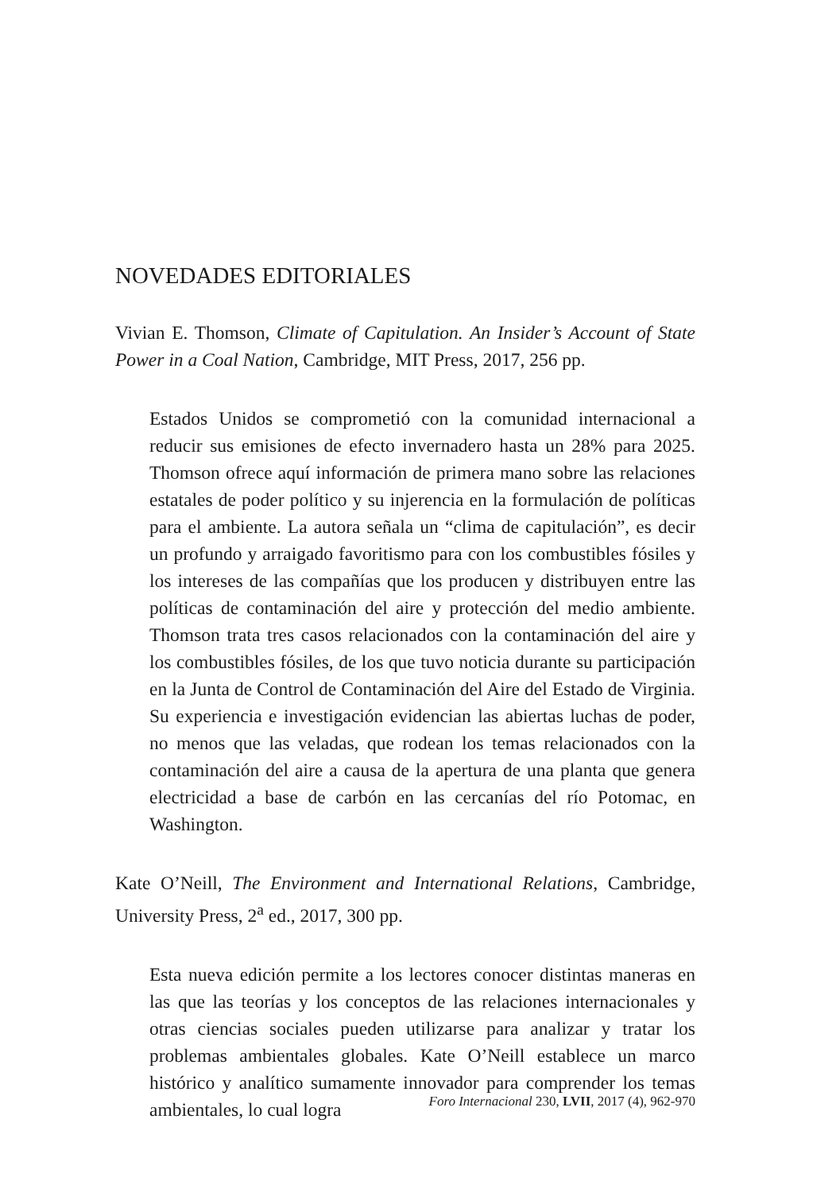NOVEDADES EDITORIALES
Vivian E. Thomson, Climate of Capitulation. An Insider’s Account of State Power in a Coal Nation, Cambridge, MIT Press, 2017, 256 pp.
Estados Unidos se comprometió con la comunidad internacional a reducir sus emisiones de efecto invernadero hasta un 28% para 2025. Thomson ofrece aquí información de primera mano sobre las relaciones estatales de poder político y su injerencia en la formulación de políticas para el ambiente. La autora señala un “clima de capitulación”, es decir un profundo y arraigado favoritismo para con los combustibles fósiles y los intereses de las compañías que los producen y distribuyen entre las políticas de contaminación del aire y protección del medio ambiente. Thomson trata tres casos relacionados con la contaminación del aire y los combustibles fósiles, de los que tuvo noticia durante su participación en la Junta de Control de Contaminación del Aire del Estado de Virginia. Su experiencia e investigación evidencian las abiertas luchas de poder, no menos que las veladas, que rodean los temas relacionados con la contaminación del aire a causa de la apertura de una planta que genera electricidad a base de carbón en las cercanías del río Potomac, en Washington.
Kate O’Neill, The Environment and International Relations, Cambridge, University Press, 2<sup>a</sup> ed., 2017, 300 pp.
Esta nueva edición permite a los lectores conocer distintas maneras en las que las teorías y los conceptos de las relaciones internacionales y otras ciencias sociales pueden utilizarse para analizar y tratar los problemas ambientales globales. Kate O’Neill establece un marco histórico y analítico sumamente innovador para comprender los temas ambientales, lo cual logra
Foro Internacional 230, LVII, 2017 (4), 962-970